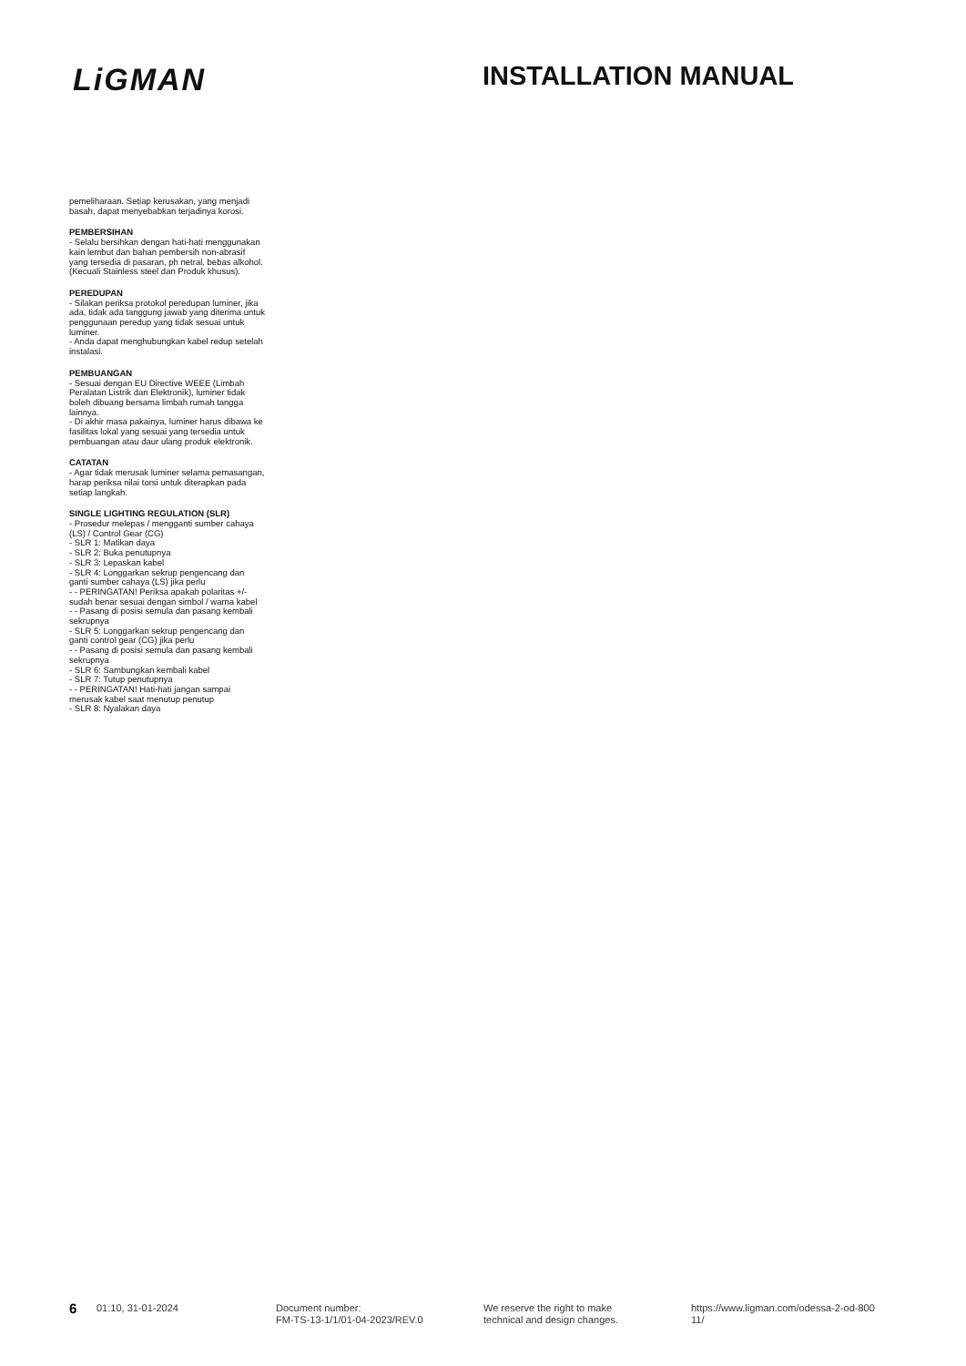LiGMAN
INSTALLATION MANUAL
pemeliharaan. Setiap kerusakan, yang menjadi basah, dapat menyebabkan terjadinya korosi.
PEMBERSIHAN
- Selalu bersihkan dengan hati-hati menggunakan kain lembut dan bahan pembersih non-abrasif yang tersedia di pasaran, ph netral, bebas alkohol. (Kecuali Stainless steel dan Produk khusus).
PEREDUPAN
- Silakan periksa protokol peredupan luminer, jika ada, tidak ada tanggung jawab yang diterima untuk penggunaan peredup yang tidak sesuai untuk luminer.
- Anda dapat menghubungkan kabel redup setelah instalasi.
PEMBUANGAN
- Sesuai dengan EU Directive WEEE (Limbah Peralatan Listrik dan Elektronik), luminer tidak boleh dibuang bersama limbah rumah tangga lainnya.
- Di akhir masa pakainya, luminer harus dibawa ke fasilitas lokal yang sesuai yang tersedia untuk pembuangan atau daur ulang produk elektronik.
CATATAN
- Agar tidak merusak luminer selama pemasangan, harap periksa nilai torsi untuk diterapkan pada setiap langkah.
SINGLE LIGHTING REGULATION (SLR)
- Prosedur melepas / mengganti sumber cahaya (LS) / Control Gear (CG)
- SLR 1: Matikan daya
- SLR 2: Buka penutupnya
- SLR 3: Lepaskan kabel
- SLR 4: Longgarkan sekrup pengencang dan ganti sumber cahaya (LS) jika perlu
- - PERINGATAN! Periksa apakah polaritas +/- sudah benar sesuai dengan simbol / warna kabel
- - Pasang di posisi semula dan pasang kembali sekrupnya
- SLR 5: Longgarkan sekrup pengencang dan ganti control gear (CG) jika perlu
- - Pasang di posisi semula dan pasang kembali sekrupnya
- SLR 6: Sambungkan kembali kabel
- SLR 7: Tutup penutupnya
- - PERINGATAN! Hati-hati jangan sampai merusak kabel saat menutup penutup
- SLR 8: Nyalakan daya
6
01:10, 31-01-2024 Document number:
FM-TS-13-1/1/01-04-2023/REV.0
We reserve the right to make
technical and design changes.
https://www.ligman.com/odessa-2-od-800
11/